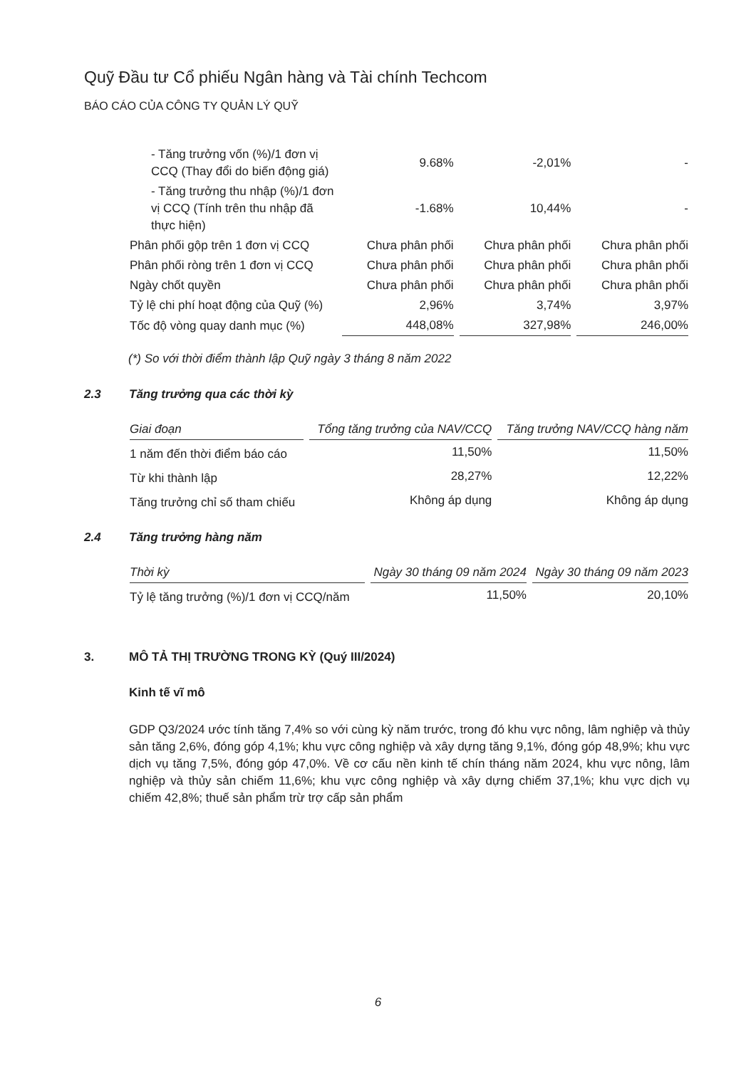Quỹ Đầu tư Cổ phiếu Ngân hàng và Tài chính Techcom
BÁO CÁO CỦA CÔNG TY QUẢN LÝ QUỸ
| - Tăng trưởng vốn (%)/1 đơn vị CCQ (Thay đổi do biến động giá) | 9.68% | -2,01% | - |
| - Tăng trưởng thu nhập (%)/1 đơn vị CCQ (Tính trên thu nhập đã thực hiện) | -1.68% | 10,44% | - |
| Phân phối gộp trên 1 đơn vị CCQ | Chưa phân phối | Chưa phân phối | Chưa phân phối |
| Phân phối ròng trên 1 đơn vị CCQ | Chưa phân phối | Chưa phân phối | Chưa phân phối |
| Ngày chốt quyền | Chưa phân phối | Chưa phân phối | Chưa phân phối |
| Tỷ lệ chi phí hoạt động của Quỹ (%) | 2,96% | 3,74% | 3,97% |
| Tốc độ vòng quay danh mục (%) | 448,08% | 327,98% | 246,00% |
(*) So với thời điểm thành lập Quỹ ngày 3 tháng 8 năm 2022
2.3 Tăng trưởng qua các thời kỳ
| Giai đoạn | Tổng tăng trưởng của NAV/CCQ | Tăng trưởng NAV/CCQ hàng năm |
| --- | --- | --- |
| 1 năm đến thời điểm báo cáo | 11,50% | 11,50% |
| Từ khi thành lập | 28,27% | 12,22% |
| Tăng trưởng chỉ số tham chiếu | Không áp dụng | Không áp dụng |
2.4 Tăng trưởng hàng năm
| Thời kỳ | Ngày 30 tháng 09 năm 2024 | Ngày 30 tháng 09 năm 2023 |
| --- | --- | --- |
| Tỷ lệ tăng trưởng (%)/1 đơn vị CCQ/năm | 11,50% | 20,10% |
3. MÔ TẢ THỊ TRƯỜNG TRONG KỲ (Quý III/2024)
Kinh tế vĩ mô
GDP Q3/2024 ước tính tăng 7,4% so với cùng kỳ năm trước, trong đó khu vực nông, lâm nghiệp và thủy sản tăng 2,6%, đóng góp 4,1%; khu vực công nghiệp và xây dựng tăng 9,1%, đóng góp 48,9%; khu vực dịch vụ tăng 7,5%, đóng góp 47,0%. Về cơ cấu nền kinh tế chín tháng năm 2024, khu vực nông, lâm nghiệp và thủy sản chiếm 11,6%; khu vực công nghiệp và xây dựng chiếm 37,1%; khu vực dịch vụ chiếm 42,8%; thuế sản phẩm trừ trợ cấp sản phẩm
6